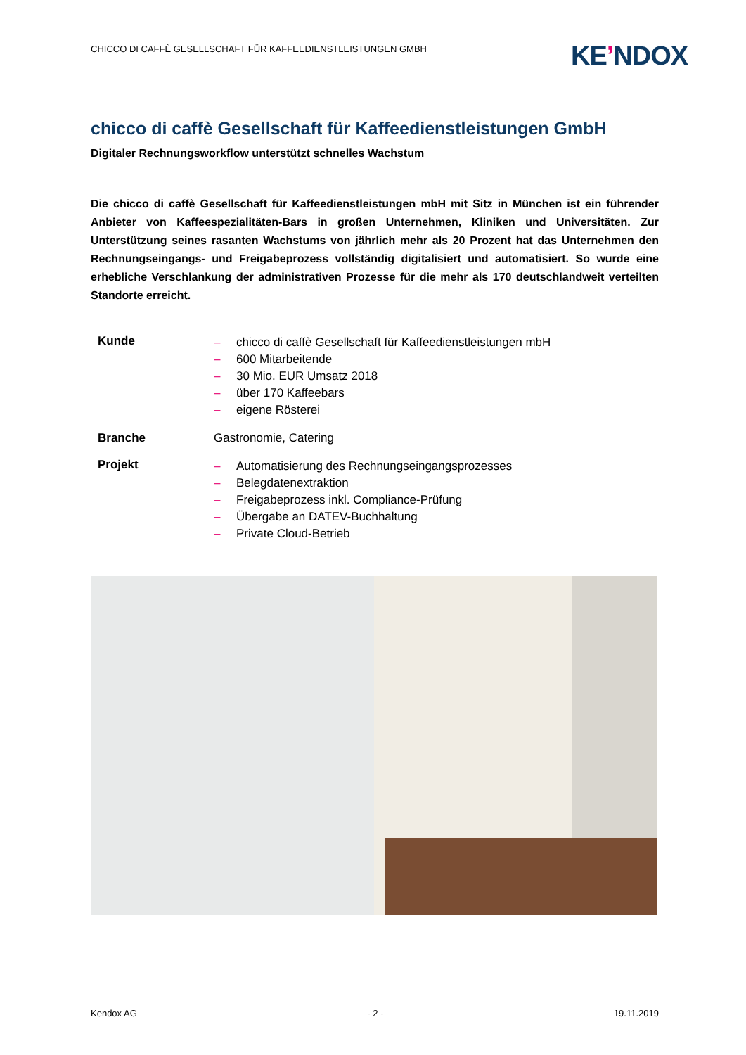CHICCO DI CAFFÈ GESELLSCHAFT FÜR KAFFEEDIENSTLEISTUNGEN GMBH
KE’NDOX
chicco di caffè Gesellschaft für Kaffeedienstleistungen GmbH
Digitaler Rechnungsworkflow unterstützt schnelles Wachstum
Die chicco di caffè Gesellschaft für Kaffeedienstleistungen mbH mit Sitz in München ist ein führender Anbieter von Kaffeespezialitäten-Bars in großen Unternehmen, Kliniken und Universitäten. Zur Unterstützung seines rasanten Wachstums von jährlich mehr als 20 Prozent hat das Unternehmen den Rechnungseingangs- und Freigabeprozess vollständig digitalisiert und automatisiert. So wurde eine erhebliche Verschlankung der administrativen Prozesse für die mehr als 170 deutschlandweit verteilten Standorte erreicht.
| Kunde | – chicco di caffè Gesellschaft für Kaffeedienstleistungen mbH – 600 Mitarbeitende – 30 Mio. EUR Umsatz 2018 – über 170 Kaffeebars – eigene Rösterei |
| Branche | Gastronomie, Catering |
| Projekt | – Automatisierung des Rechnungseingangsprozesses – Belegdatenextraktion – Freigabeprozess inkl. Compliance-Prüfung – Übergabe an DATEV-Buchhaltung – Private Cloud-Betrieb |
Kendox AG - 2 - 19.11.2019